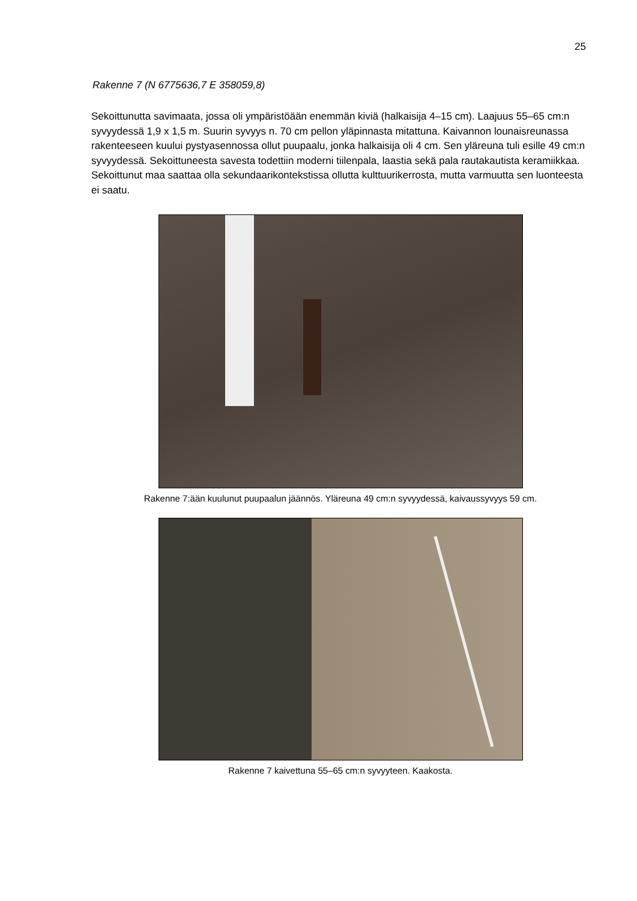25
Rakenne 7 (N 6775636,7 E 358059,8)
Sekoittunutta savimaata, jossa oli ympäristöään enemmän kiviä (halkaisija 4–15 cm). Laajuus 55–65 cm:n syvyydessä 1,9 x 1,5 m. Suurin syvyys n. 70 cm pellon yläpinnasta mitattuna. Kaivannon lounaisreunassa rakenteeseen kuului pystyasennossa ollut puupaalu, jonka halkaisija oli 4 cm. Sen yläreuna tuli esille 49 cm:n syvyydessä. Sekoittuneesta savesta todettiin moderni tiilenpala, laastia sekä pala rautakautista keramiikkaa. Sekoittunut maa saattaa olla sekundaarikontekstissa ollutta kulttuurikerrosta, mutta varmuutta sen luonteesta ei saatu.
Rakenne 7:ään kuulunut puupaalun jäännös. Yläreuna 49 cm:n syvyydessä, kaivaussyvyys 59 cm.
Rakenne 7 kaivettuna 55–65 cm:n syvyyteen. Kaakosta.